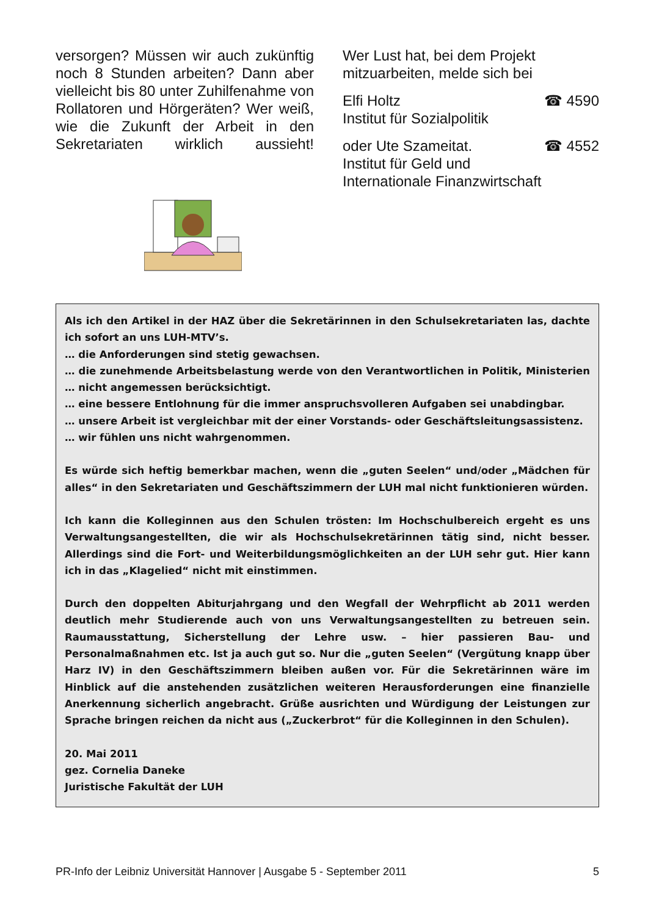versorgen? Müssen wir auch zukünftig noch 8 Stunden arbeiten? Dann aber vielleicht bis 80 unter Zuhilfenahme von Rollatoren und Hörgeräten? Wer weiß, wie die Zukunft der Arbeit in den Sekretariaten wirklich aussieht!
Wer Lust hat, bei dem Projekt mitzuarbeiten, melde sich bei
Elfi Holtz ☎ 4590
Institut für Sozialpolitik
oder Ute Szameitat. ☎ 4552
Institut für Geld und
Internationale Finanzwirtschaft
Als ich den Artikel in der HAZ über die Sekretärinnen in den Schulsekretariaten las, dachte ich sofort an uns LUH-MTV’s.
… die Anforderungen sind stetig gewachsen.
… die zunehmende Arbeitsbelastung werde von den Verantwortlichen in Politik, Ministerien … nicht angemessen berücksichtigt.
… eine bessere Entlohnung für die immer anspruchsvolleren Aufgaben sei unabdingbar.
… unsere Arbeit ist vergleichbar mit der einer Vorstands- oder Geschäftsleitungsassistenz.
… wir fühlen uns nicht wahrgenommen.
Es würde sich heftig bemerkbar machen, wenn die „guten Seelen“ und/oder „Mädchen für alles“ in den Sekretariaten und Geschäftszimmern der LUH mal nicht funktionieren würden.
Ich kann die Kolleginnen aus den Schulen trösten: Im Hochschulbereich ergeht es uns Verwaltungsangestellten, die wir als Hochschulsekretärinnen tätig sind, nicht besser. Allerdings sind die Fort- und Weiterbildungsmöglichkeiten an der LUH sehr gut. Hier kann ich in das „Klagelied“ nicht mit einstimmen.
Durch den doppelten Abiturjahrgang und den Wegfall der Wehrpflicht ab 2011 werden deutlich mehr Studierende auch von uns Verwaltungsangestellten zu betreuen sein. Raumausstattung, Sicherstellung der Lehre usw. – hier passieren Bau- und Personalmaßnahmen etc. Ist ja auch gut so. Nur die „guten Seelen“ (Vergütung knapp über Harz IV) in den Geschäftszimmern bleiben außen vor. Für die Sekretärinnen wäre im Hinblick auf die anstehenden zusätzlichen weiteren Herausforderungen eine finanzielle Anerkennung sicherlich angebracht. Grüße ausrichten und Würdigung der Leistungen zur Sprache bringen reichen da nicht aus („Zuckerbrot“ für die Kolleginnen in den Schulen).
20. Mai 2011
gez. Cornelia Daneke
Juristische Fakultät der LUH
PR-Info der Leibniz Universität Hannover | Ausgabe 5 - September 2011 5